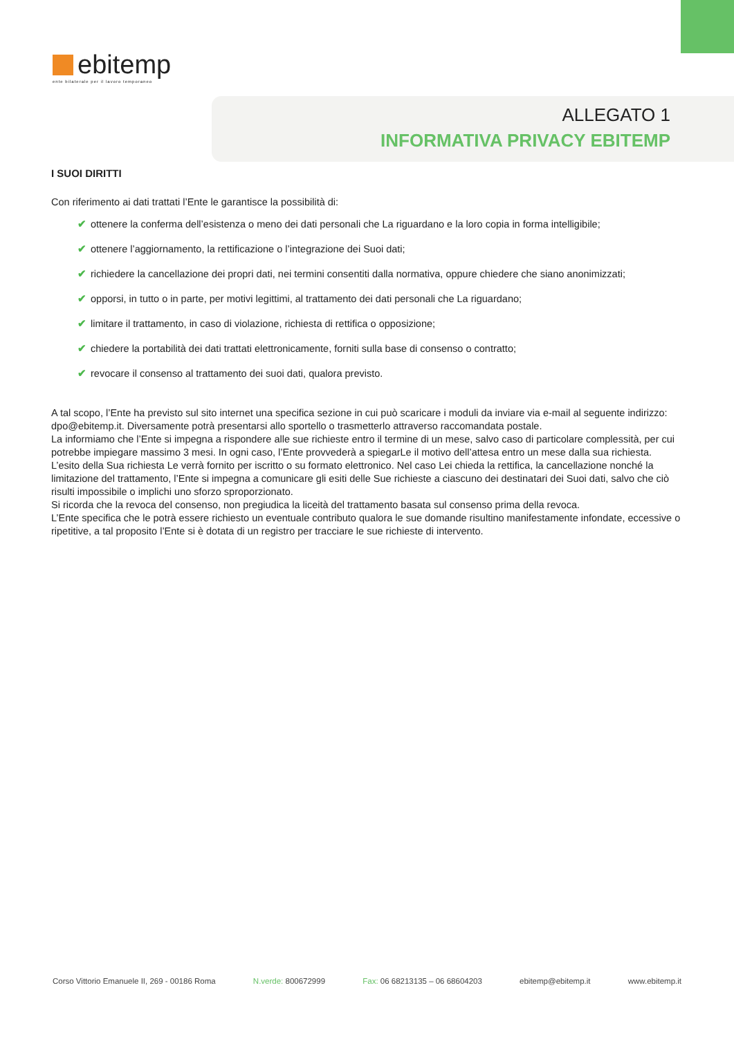ebitemp
ente bilaterale per il lavoro temporaneo
ALLEGATO 1
INFORMATIVA PRIVACY EBITEMP
I SUOI DIRITTI
Con riferimento ai dati trattati l’Ente le garantisce la possibilità di:
✔ ottenere la conferma dell’esistenza o meno dei dati personali che La riguardano e la loro copia in forma intelligibile;
✔ ottenere l’aggiornamento, la rettificazione o l’integrazione dei Suoi dati;
✔ richiedere la cancellazione dei propri dati, nei termini consentiti dalla normativa, oppure chiedere che siano anonimizzati;
✔ opporsi, in tutto o in parte, per motivi legittimi, al trattamento dei dati personali che La riguardano;
✔ limitare il trattamento, in caso di violazione, richiesta di rettifica o opposizione;
✔ chiedere la portabilità dei dati trattati elettronicamente, forniti sulla base di consenso o contratto;
✔ revocare il consenso al trattamento dei suoi dati, qualora previsto.
A tal scopo, l’Ente ha previsto sul sito internet una specifica sezione in cui può scaricare i moduli da inviare via e-mail al seguente indirizzo: dpo@ebitemp.it. Diversamente potrà presentarsi allo sportello o trasmetterlo attraverso raccomandata postale.
La informiamo che l’Ente si impegna a rispondere alle sue richieste entro il termine di un mese, salvo caso di particolare complessità, per cui potrebbe impiegare massimo 3 mesi. In ogni caso, l’Ente provvederà a spiegarLe il motivo dell’attesa entro un mese dalla sua richiesta.
L’esito della Sua richiesta Le verrà fornito per iscritto o su formato elettronico. Nel caso Lei chieda la rettifica, la cancellazione nonché la limitazione del trattamento, l’Ente si impegna a comunicare gli esiti delle Sue richieste a ciascuno dei destinatari dei Suoi dati, salvo che ciò risulti impossibile o implichi uno sforzo sproporzionato.
Si ricorda che la revoca del consenso, non pregiudica la liceità del trattamento basata sul consenso prima della revoca.
L’Ente specifica che le potrà essere richiesto un eventuale contributo qualora le sue domande risultino manifestamente infondate, eccessive o ripetitive, a tal proposito l’Ente si è dotata di un registro per tracciare le sue richieste di intervento.
Corso Vittorio Emanuele II, 269 - 00186 Roma N.verde: 800672999 Fax: 06 68213135 – 06 68604203 ebitemp@ebitemp.it www.ebitemp.it